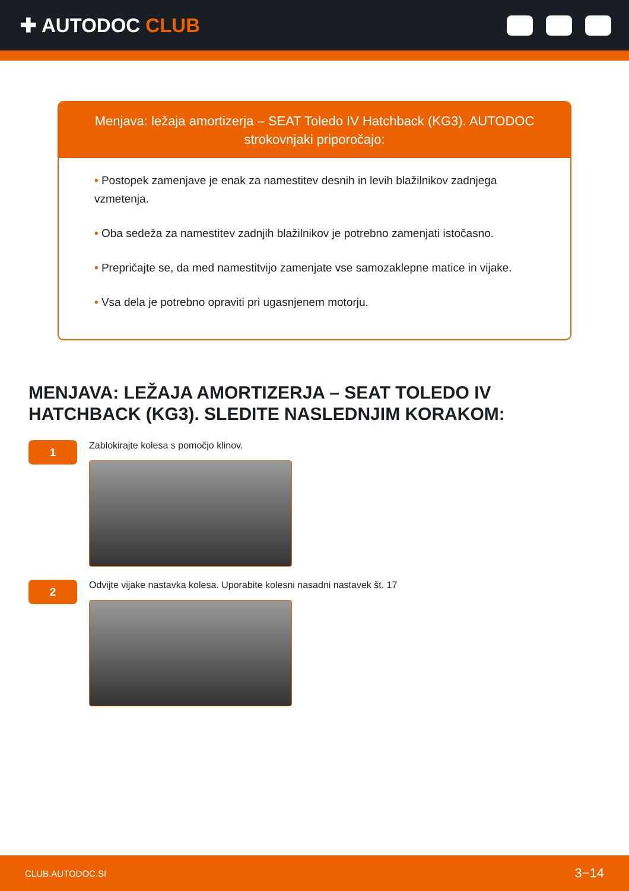✚ AUTODOC CLUB
Menjava: ležaja amortizerja – SEAT Toledo IV Hatchback (KG3). AUTODOC strokovnjaki priporočajo:
• Postopek zamenjave je enak za namestitev desnih in levih blažilnikov zadnjega vzmetenja.
• Oba sedeža za namestitev zadnjih blažilnikov je potrebno zamenjati istočasno.
• Prepričajte se, da med namestitvijo zamenjate vse samozaklepne matice in vijake.
• Vsa dela je potrebno opraviti pri ugasnjenem motorju.
MENJAVA: LEŽAJA AMORTIZERJA – SEAT TOLEDO IV HATCHBACK (KG3). SLEDITE NASLEDNJIM KORAKOM:
1
Zablokirajte kolesa s pomočjo klinov.
2
Odvijte vijake nastavka kolesa. Uporabite kolesni nasadni nastavek št. 17
CLUB.AUTODOC.SI 3−14